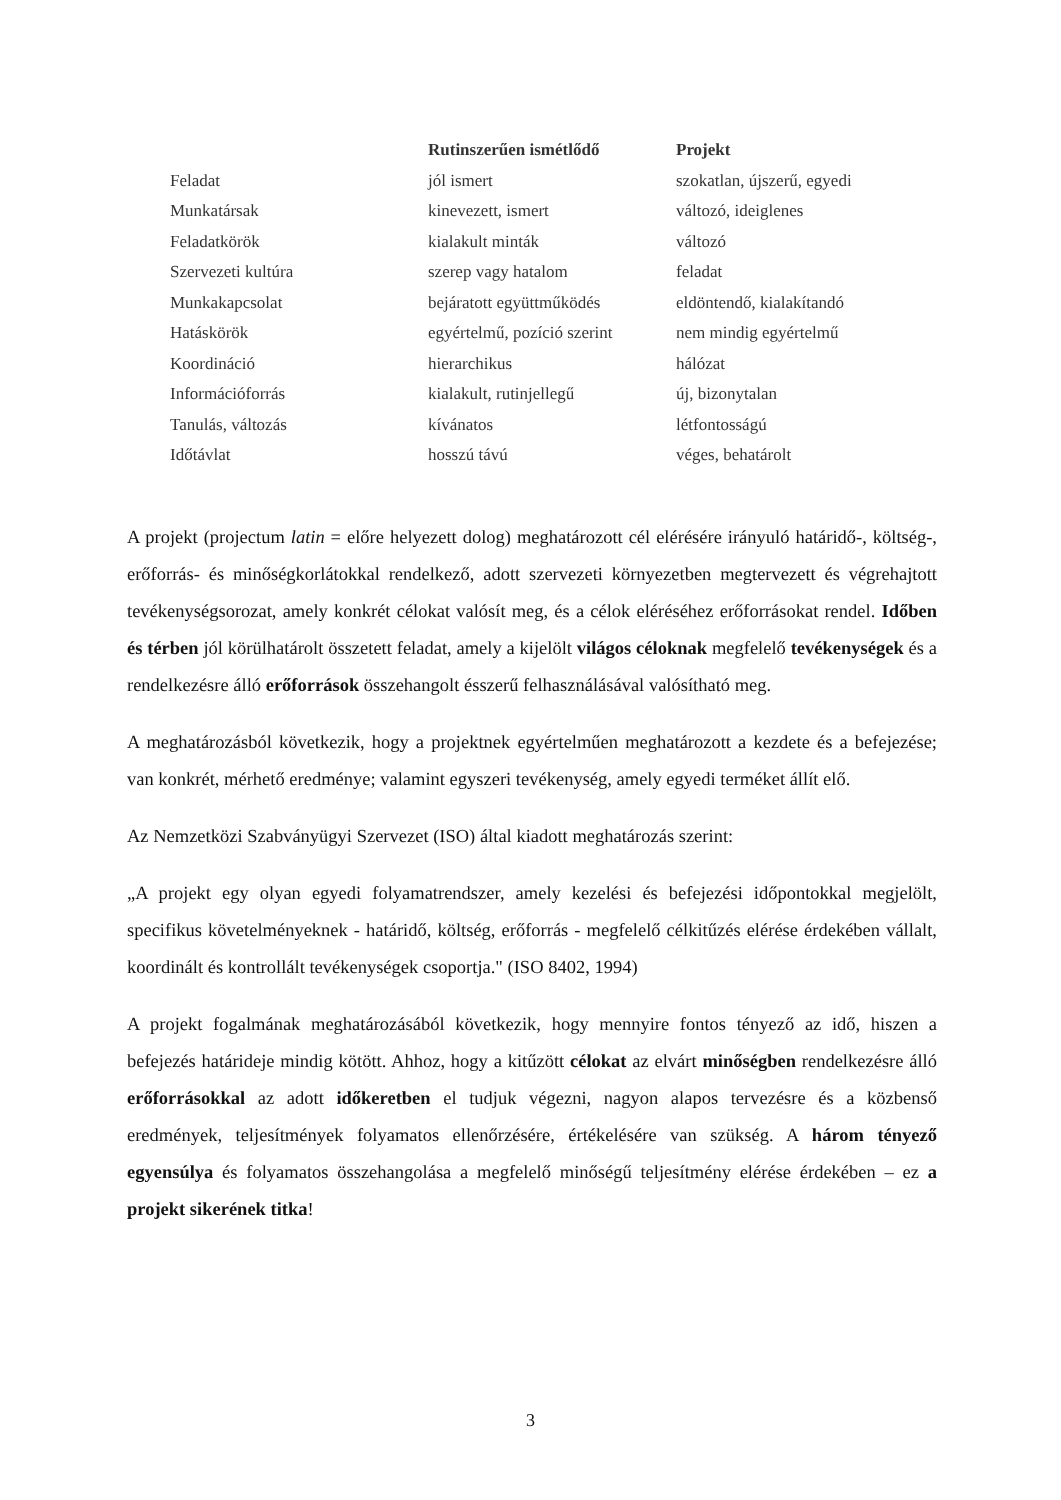| | Rutinszerűen ismétlődő | Projekt |
| --- | --- | --- |
| Feladat | jól ismert | szokatlan, újszerű, egyedi |
| Munkatársak | kinevezett, ismert | változó, ideiglenes |
| Feladatkörök | kialakult minták | változó |
| Szervezeti kultúra | szerep vagy hatalom | feladat |
| Munkakapcsolat | bejáratott együttműködés | eldöntendő, kialakítandó |
| Hatáskörök | egyértelmű, pozíció szerint | nem mindig egyértelmű |
| Koordináció | hierarchikus | hálózat |
| Információforrás | kialakult, rutinjellegű | új, bizonytalan |
| Tanulás, változás | kívánatos | létfontosságú |
| Időtávlat | hosszú távú | véges, behatárolt |
A projekt (projectum latin = előre helyezett dolog) meghatározott cél elérésére irányuló határidő-, költség-, erőforrás- és minőségkorlátokkal rendelkező, adott szervezeti környezetben megtervezett és végrehajtott tevékenységsorozat, amely konkrét célokat valósít meg, és a célok eléréséhez erőforrásokat rendel. Időben és térben jól körülhatárolt összetett feladat, amely a kijelölt világos céloknak megfelelő tevékenységek és a rendelkezésre álló erőforrások összehangolt ésszerű felhasználásával valósítható meg.
A meghatározásból következik, hogy a projektnek egyértelműen meghatározott a kezdete és a befejezése; van konkrét, mérhető eredménye; valamint egyszeri tevékenység, amely egyedi terméket állít elő.
Az Nemzetközi Szabványügyi Szervezet (ISO) által kiadott meghatározás szerint:
„A projekt egy olyan egyedi folyamatrendszer, amely kezelési és befejezési időpontokkal megjelölt, specifikus követelményeknek - határidő, költség, erőforrás - megfelelő célkitűzés elérése érdekében vállalt, koordinált és kontrollált tevékenységek csoportja." (ISO 8402, 1994)
A projekt fogalmának meghatározásából következik, hogy mennyire fontos tényező az idő, hiszen a befejezés határideje mindig kötött. Ahhoz, hogy a kitűzött célokat az elvárt minőségben rendelkezésre álló erőforrásokkal az adott időkeretben el tudjuk végezni, nagyon alapos tervezésre és a közbenső eredmények, teljesítmények folyamatos ellenőrzésére, értékelésére van szükség. A három tényező egyensúlya és folyamatos összehangolása a megfelelő minőségű teljesítmény elérése érdekében – ez a projekt sikerének titka!
3